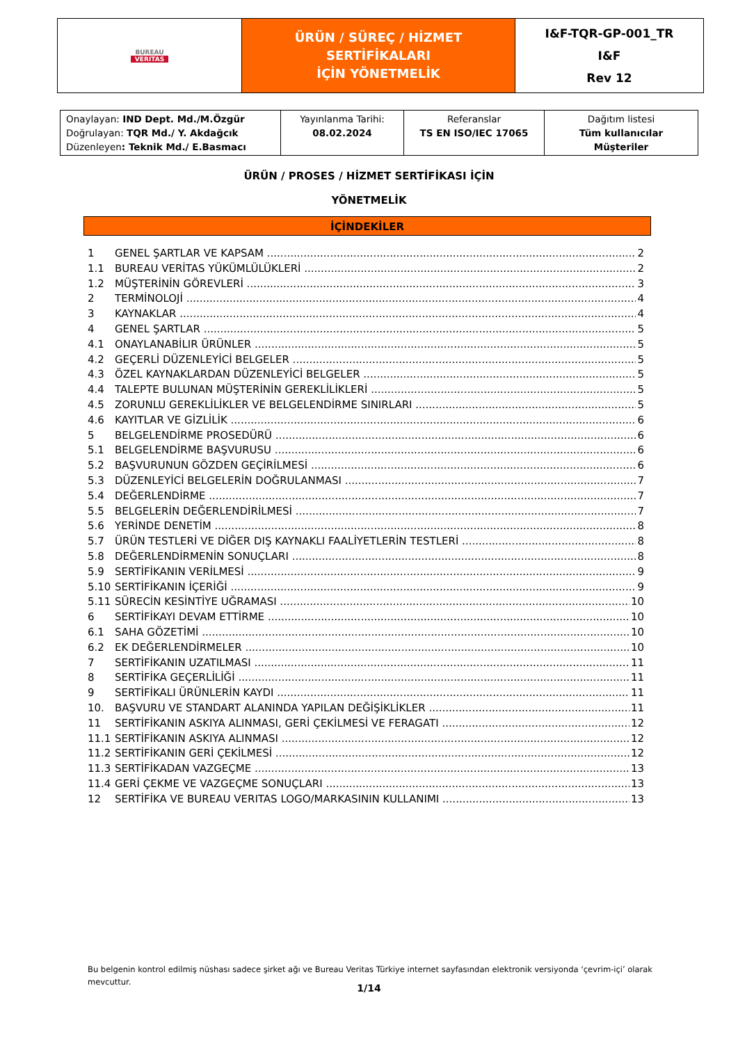| BUREAU VERITAS | ÜRÜN / SÜREÇ / HİZMET SERTİFİKALARI İÇİN YÖNETMELİK | I&F-TQR-GP-001_TR I&F Rev 12 |
| Onaylayan: IND Dept. Md./M.Özgür Doğrulayan: TQR Md./ Y. Akdağcık Düzenleyen : Teknik Md./ E.Basmacı | Yayınlanma Tarihi: 08.02.2024 | Referanslar TS EN ISO/IEC 17065 | Dağıtım listesi Tüm kullanıcılar Müşteriler |
ÜRÜN / PROSES / HİZMET SERTİFİKASI İÇİN
YÖNETMELİK
İÇİNDEKİLER
1 GENEL ŞARTLAR VE KAPSAM 2
1.1 BUREAU VERİTAS YÜKÜMLÜLÜKLERİ 2
1.2 MÜŞTERİNİN GÖREVLERİ 3
2 TERMİNOLOJİ 4
3 KAYNAKLAR 4
4 GENEL ŞARTLAR 5
4.1 ONAYLANABİLIR ÜRÜNLER 5
4.2 GEÇERLİ DÜZENLEYİCİ BELGELER 5
4.3 ÖZEL KAYNAKLARDAN DÜZENLEYİCİ BELGELER 5
4.4 TALEPTE BULUNAN MÜŞTERİNİN GEREKLİLİKLERİ 5
4.5 ZORUNLU GEREKLİLİKLER VE BELGELENDİRME SINIRLARI 5
4.6 KAYITLAR VE GİZLİLİK 6
5 BELGELENDİRME PROSEDÜRÜ 6
5.1 BELGELENDİRME BAŞVURUSU 6
5.2 BAŞVURUNUN GÖZDEN GEÇİRİLMESİ 6
5.3 DÜZENLEYİCİ BELGELERİN DOĞRULANMASI 7
5.4 DEĞERLENDİRME 7
5.5 BELGELERİN DEĞERLENDİRİLMESİ 7
5.6 YERİNDE DENETİM 8
5.7 ÜRÜN TESTLERİ VE DİĞER DIŞ KAYNAKLI FAALİYETLERİN TESTLERİ 8
5.8 DEĞERLENDİRMENİN SONUÇLARI 8
5.9 SERTİFİKANIN VERİLMESİ 9
5.10 SERTİFİKANIN İÇERİĞİ 9
5.11 SÜRECİN KESİNTİYE UĞRAMASI 10
6 SERTİFİKAYI DEVAM ETTİRME 10
6.1 SAHA GÖZETİMİ 10
6.2 EK DEĞERLENDİRMELER 10
7 SERTİFİKANIN UZATILMASI 11
8 SERTİFİKA GEÇERLİLİĞİ 11
9 SERTİFİKALI ÜRÜNLERİN KAYDI 11
10. BAŞVURU VE STANDART ALANINDA YAPILAN DEĞİŞİKLİKLER 11
11 SERTİFİKANIN ASKIYA ALINMASI, GERİ ÇEKİLMESİ VE FERAGATI 12
11.1 SERTİFİKANIN ASKIYA ALINMASI 12
11.2 SERTİFİKANIN GERİ ÇEKİLMESİ 12
11.3 SERTİFİKADAN VAZGEÇME 13
11.4 GERİ ÇEKME VE VAZGEÇME SONUÇLARI 13
12 SERTİFİKA VE BUREAU VERITAS LOGO/MARKASININ KULLANIMI 13
Bu belgenin kontrol edilmiş nüshası sadece şirket ağı ve Bureau Veritas Türkiye internet sayfasından elektronik versiyonda ‘çevrim-içi’ olarak mevcuttur.
1/14